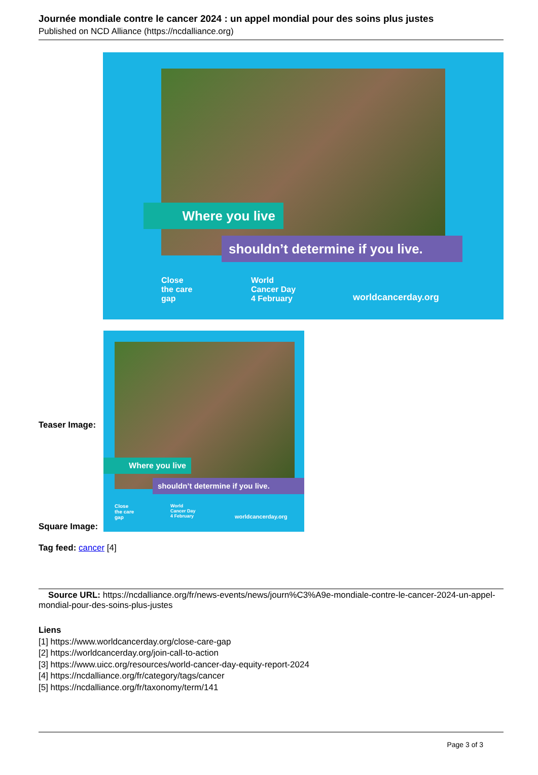Journée mondiale contre le cancer 2024 : un appel mondial pour des soins plus justes
Published on NCD Alliance (https://ncdalliance.org)
Where you live
shouldn’t determine if you live.
Close
the care
gap
World
Cancer Day
4 February
worldcancerday.org
Teaser Image:
Square Image:
Where you live
shouldn’t determine if you live.
Close
the care
gap
World
Cancer Day
4 February
worldcancerday.org
Tag feed: cancer [4]
Source URL: https://ncdalliance.org/fr/news-events/news/journ%C3%A9e-mondiale-contre-le-cancer-2024-un-appel-mondial-pour-des-soins-plus-justes
Liens
[1] https://www.worldcancerday.org/close-care-gap
[2] https://worldcancerday.org/join-call-to-action
[3] https://www.uicc.org/resources/world-cancer-day-equity-report-2024
[4] https://ncdalliance.org/fr/category/tags/cancer
[5] https://ncdalliance.org/fr/taxonomy/term/141
Page 3 of 3